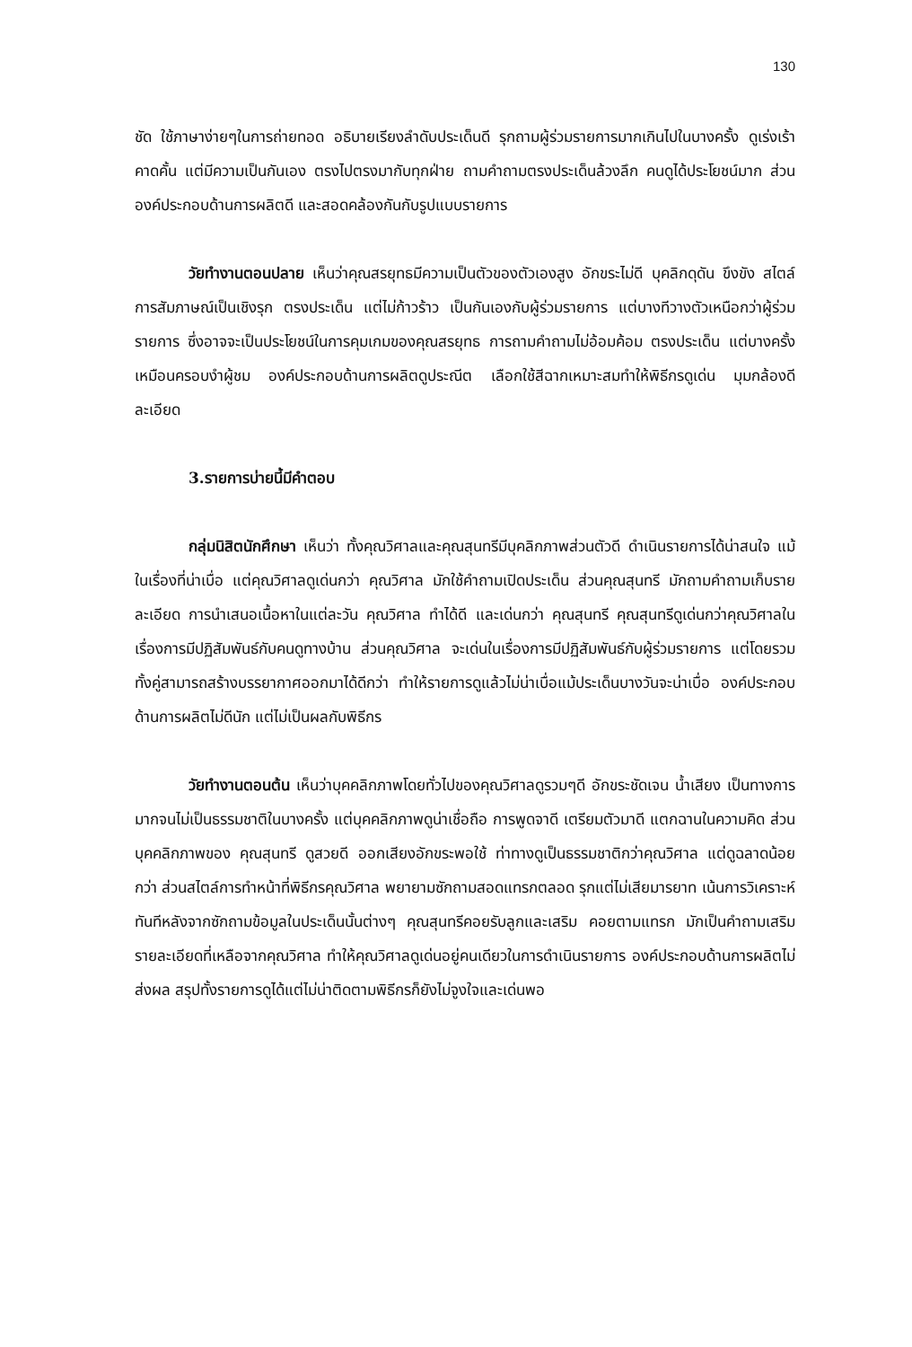130
ชัด ใช้ภาษาง่ายๆในการถ่ายทอด อธิบายเรียงลำดับประเด็นดี รุกถามผู้ร่วมรายการมากเกินไปในบางครั้ง ดูเร่งเร้า คาดคั้น แต่มีความเป็นกันเอง ตรงไปตรงมากับทุกฝ่าย ถามคำถามตรงประเด็นล้วงลึก คนดูได้ประโยชน์มาก ส่วนองค์ประกอบด้านการผลิตดี และสอดคล้องกันกับรูปแบบรายการ
วัยทำงานตอนปลาย เห็นว่าคุณสรยุทธมีความเป็นตัวของตัวเองสูง อักขระไม่ดี บุคลิกดุดัน ขึงขัง สไตล์การสัมภาษณ์เป็นเชิงรุก ตรงประเด็น แต่ไม่ก้าวร้าว เป็นกันเองกับผู้ร่วมรายการ แต่บางทีวางตัวเหนือกว่าผู้ร่วมรายการ ซึ่งอาจจะเป็นประโยชน์ในการคุมเกมของคุณสรยุทธ การถามคำถามไม่อ้อมค้อม ตรงประเด็น แต่บางครั้งเหมือนครอบงำผู้ชม องค์ประกอบด้านการผลิตดูประณีต เลือกใช้สีฉากเหมาะสมทำให้พิธีกรดูเด่น มุมกล้องดี ละเอียด
3.รายการบ่ายนี้มีคำตอบ
กลุ่มนิสิตนักศึกษา เห็นว่า ทั้งคุณวิศาลและคุณสุนทรีมีบุคลิกภาพส่วนตัวดี ดำเนินรายการได้น่าสนใจ แม้ในเรื่องที่น่าเบื่อ แต่คุณวิศาลดูเด่นกว่า คุณวิศาล มักใช้คำถามเปิดประเด็น ส่วนคุณสุนทรี มักถามคำถามเก็บรายละเอียด การนำเสนอเนื้อหาในแต่ละวัน คุณวิศาล ทำได้ดี และเด่นกว่า คุณสุนทรี คุณสุนทรีดูเด่นกว่าคุณวิศาลในเรื่องการมีปฏิสัมพันธ์กับคนดูทางบ้าน ส่วนคุณวิศาล จะเด่นในเรื่องการมีปฏิสัมพันธ์กับผู้ร่วมรายการ แต่โดยรวมทั้งคู่สามารถสร้างบรรยากาศออกมาได้ดีกว่า ทำให้รายการดูแล้วไม่น่าเบื่อแม้ประเด็นบางวันจะน่าเบื่อ องค์ประกอบด้านการผลิตไม่ดีนัก แต่ไม่เป็นผลกับพิธีกร
วัยทำงานตอนต้น เห็นว่าบุคคลิกภาพโดยทั่วไปของคุณวิศาลดูรวมๆดี อักขระชัดเจน น้ำเสียง เป็นทางการมากจนไม่เป็นธรรมชาติในบางครั้ง แต่บุคคลิกภาพดูน่าเชื่อถือ การพูดจาดี เตรียมตัวมาดี แตกฉานในความคิด ส่วนบุคคลิกภาพของ คุณสุนทรี ดูสวยดี ออกเสียงอักขระพอใช้ ท่าทางดูเป็นธรรมชาติกว่าคุณวิศาล แต่ดูฉลาดน้อยกว่า ส่วนสไตล์การทำหน้าที่พิธีกรคุณวิศาล พยายามซักถามสอดแทรกตลอด รุกแต่ไม่เสียมารยาท เน้นการวิเคราะห์ทันทีหลังจากซักถามข้อมูลในประเด็นนั้นต่างๆ คุณสุนทรีคอยรับลูกและเสริม คอยตามแทรก มักเป็นคำถามเสริมรายละเอียดที่เหลือจากคุณวิศาล ทำให้คุณวิศาลดูเด่นอยู่คนเดียวในการดำเนินรายการ องค์ประกอบด้านการผลิตไม่ส่งผล สรุปทั้งรายการดูได้แต่ไม่น่าติดตามพิธีกรก็ยังไม่จูงใจและเด่นพอ